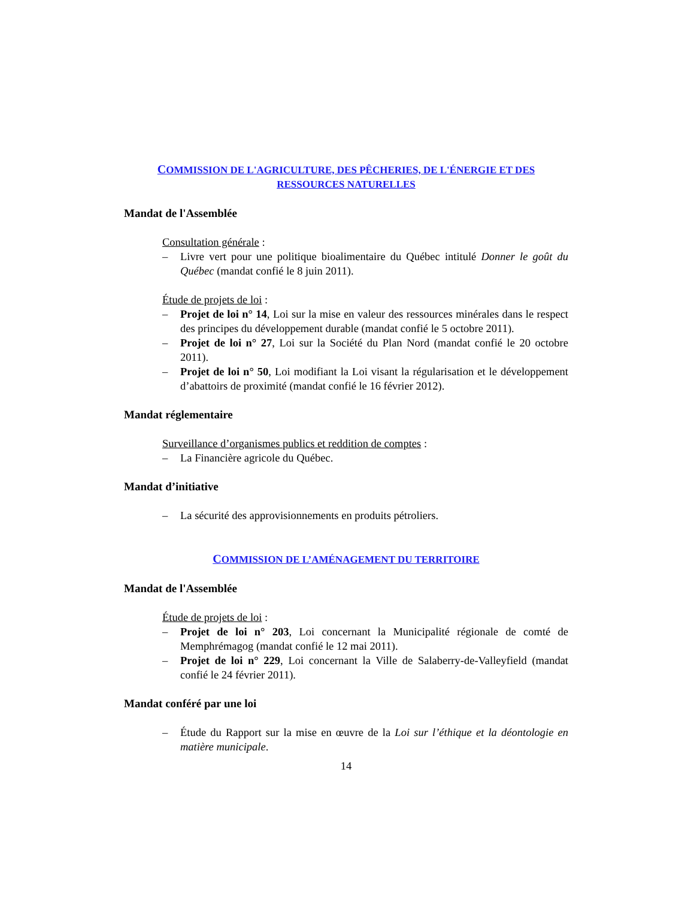COMMISSION DE L'AGRICULTURE, DES PÊCHERIES, DE L'ÉNERGIE ET DES RESSOURCES NATURELLES
Mandat de l'Assemblée
Consultation générale :
– Livre vert pour une politique bioalimentaire du Québec intitulé Donner le goût du Québec (mandat confié le 8 juin 2011).
Étude de projets de loi :
– Projet de loi n° 14, Loi sur la mise en valeur des ressources minérales dans le respect des principes du développement durable (mandat confié le 5 octobre 2011).
– Projet de loi n° 27, Loi sur la Société du Plan Nord (mandat confié le 20 octobre 2011).
– Projet de loi n° 50, Loi modifiant la Loi visant la régularisation et le développement d’abattoirs de proximité (mandat confié le 16 février 2012).
Mandat réglementaire
Surveillance d’organismes publics et reddition de comptes :
– La Financière agricole du Québec.
Mandat d’initiative
– La sécurité des approvisionnements en produits pétroliers.
COMMISSION DE L’AMÉNAGEMENT DU TERRITOIRE
Mandat de l'Assemblée
Étude de projets de loi :
– Projet de loi n° 203, Loi concernant la Municipalité régionale de comté de Memphrémagog (mandat confié le 12 mai 2011).
– Projet de loi n° 229, Loi concernant la Ville de Salaberry-de-Valleyfield (mandat confié le 24 février 2011).
Mandat conféré par une loi
– Étude du Rapport sur la mise en œuvre de la Loi sur l’éthique et la déontologie en matière municipale.
14